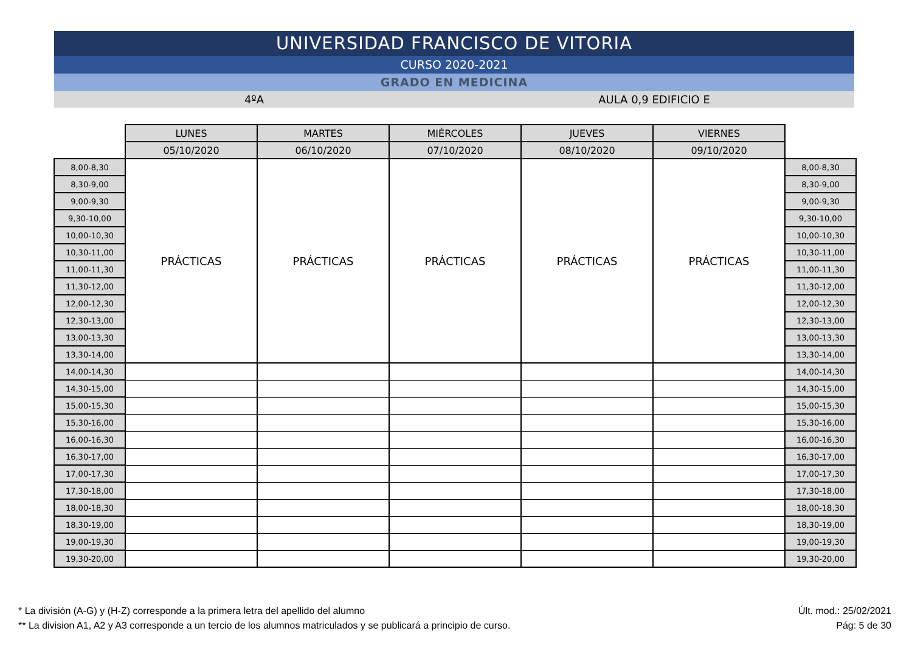UNIVERSIDAD FRANCISCO DE VITORIA
CURSO 2020-2021
GRADO EN MEDICINA
4ºA AULA 0,9 EDIFICIO E
| | LUNES | MARTES | MIÉRCOLES | JUEVES | VIERNES | |
| --- | --- | --- | --- | --- | --- | --- |
| | 05/10/2020 | 06/10/2020 | 07/10/2020 | 08/10/2020 | 09/10/2020 | |
| 8,00-8,30 | PRÁCTICAS | PRÁCTICAS | PRÁCTICAS | PRÁCTICAS | PRÁCTICAS | 8,00-8,30 |
| 8,30-9,00 | | | | | | 8,30-9,00 |
| 9,00-9,30 | | | | | | 9,00-9,30 |
| 9,30-10,00 | | | | | | 9,30-10,00 |
| 10,00-10,30 | | | | | | 10,00-10,30 |
| 10,30-11,00 | | | | | | 10,30-11,00 |
| 11,00-11,30 | | | | | | 11,00-11,30 |
| 11,30-12,00 | | | | | | 11,30-12,00 |
| 12,00-12,30 | | | | | | 12,00-12,30 |
| 12,30-13,00 | | | | | | 12,30-13,00 |
| 13,00-13,30 | | | | | | 13,00-13,30 |
| 13,30-14,00 | | | | | | 13,30-14,00 |
| 14,00-14,30 | | | | | | 14,00-14,30 |
| 14,30-15,00 | | | | | | 14,30-15,00 |
| 15,00-15,30 | | | | | | 15,00-15,30 |
| 15,30-16,00 | | | | | | 15,30-16,00 |
| 16,00-16,30 | | | | | | 16,00-16,30 |
| 16,30-17,00 | | | | | | 16,30-17,00 |
| 17,00-17,30 | | | | | | 17,00-17,30 |
| 17,30-18,00 | | | | | | 17,30-18,00 |
| 18,00-18,30 | | | | | | 18,00-18,30 |
| 18,30-19,00 | | | | | | 18,30-19,00 |
| 19,00-19,30 | | | | | | 19,00-19,30 |
| 19,30-20,00 | | | | | | 19,30-20,00 |
* La división (A-G) y (H-Z) corresponde a la primera letra del apellido del alumno
** La division A1, A2 y A3 corresponde a un tercio de los alumnos matriculados y se publicará a principio de curso.
Últ. mod.: 25/02/2021
Pág: 5 de 30